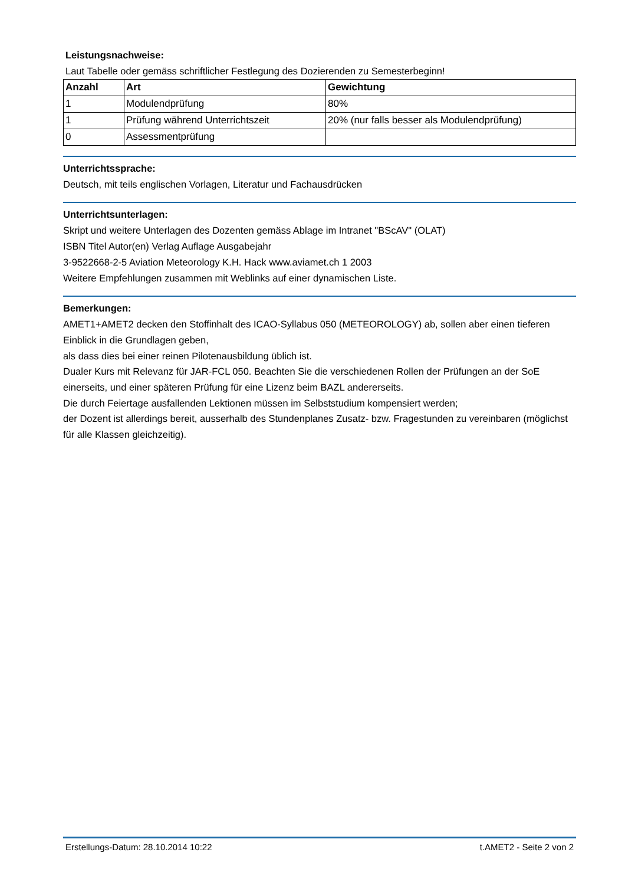Leistungsnachweise:
Laut Tabelle oder gemäss schriftlicher Festlegung des Dozierenden zu Semesterbeginn!
| Anzahl | Art | Gewichtung |
| --- | --- | --- |
| 1 | Modulendprüfung | 80% |
| 1 | Prüfung während Unterrichtszeit | 20% (nur falls besser als Modulendprüfung) |
| 0 | Assessmentprüfung | |
Unterrichtssprache:
Deutsch, mit teils englischen Vorlagen, Literatur und Fachausdrücken
Unterrichtsunterlagen:
Skript und weitere Unterlagen des Dozenten gemäss Ablage im Intranet "BScAV" (OLAT)
ISBN Titel Autor(en) Verlag Auflage Ausgabejahr
3-9522668-2-5 Aviation Meteorology K.H. Hack www.aviamet.ch 1 2003
Weitere Empfehlungen zusammen mit Weblinks auf einer dynamischen Liste.
Bemerkungen:
AMET1+AMET2 decken den Stoffinhalt des ICAO-Syllabus 050 (METEOROLOGY) ab, sollen aber einen tieferen Einblick in die Grundlagen geben,
als dass dies bei einer reinen Pilotenausbildung üblich ist.
Dualer Kurs mit Relevanz für JAR-FCL 050. Beachten Sie die verschiedenen Rollen der Prüfungen an der SoE einerseits, und einer späteren Prüfung für eine Lizenz beim BAZL andererseits.
Die durch Feiertage ausfallenden Lektionen müssen im Selbststudium kompensiert werden;
der Dozent ist allerdings bereit, ausserhalb des Stundenplanes Zusatz- bzw. Fragestunden zu vereinbaren (möglichst für alle Klassen gleichzeitig).
Erstellungs-Datum: 28.10.2014 10:22 t.AMET2 - Seite 2 von 2